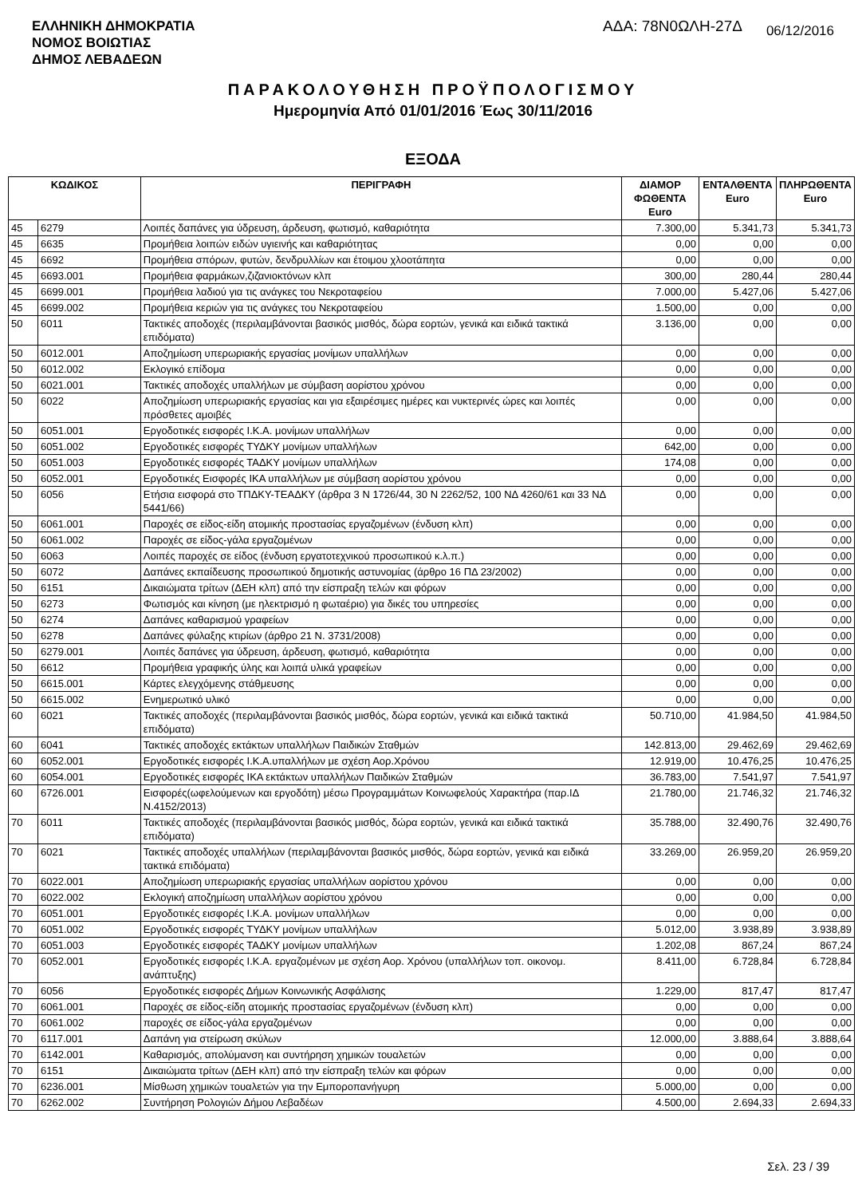ΕΛΛΗΝΙΚΗ ΔΗΜΟΚΡΑΤΙΑ
ΝΟΜΟΣ ΒΟΙΩΤΙΑΣ
ΔΗΜΟΣ ΛΕΒΑΔΕΩΝ
ΑΔΑ: 78Ν0ΩΛΗ-27Δ
06/12/2016
ΠΑΡΑΚΟΛΟΥΘΗΣΗ ΠΡΟΫΠΟΛΟΓΙΣΜΟΥ
Ημερομηνία Από 01/01/2016 Έως 30/11/2016
ΕΞΟΔΑ
| ΚΩΔΙΚΟΣ | | ΠΕΡΙΓΡΑΦΗ | ΔΙΑΜΟΡ ΦΩΘΕΝΤΑ Euro | ΕΝΤΑΛΘΕΝΤΑ Euro | ΠΛΗΡΩΘΕΝΤΑ Euro |
| --- | --- | --- | --- | --- | --- |
| 45 | 6279 | Λοιπές δαπάνες για ύδρευση, άρδευση, φωτισμό, καθαριότητα | 7.300,00 | 5.341,73 | 5.341,73 |
| 45 | 6635 | Προμήθεια λοιπών ειδών υγιεινής και καθαριότητας | 0,00 | 0,00 | 0,00 |
| 45 | 6692 | Προμήθεια σπόρων, φυτών, δενδρυλλίων και έτοιμου χλοοτάπητα | 0,00 | 0,00 | 0,00 |
| 45 | 6693.001 | Προμήθεια φαρμάκων,ζιζανιοκτόνων κλπ | 300,00 | 280,44 | 280,44 |
| 45 | 6699.001 | Προμήθεια λαδιού για τις ανάγκες του Νεκροταφείου | 7.000,00 | 5.427,06 | 5.427,06 |
| 45 | 6699.002 | Προμήθεια κεριών για τις ανάγκες του Νεκροταφείου | 1.500,00 | 0,00 | 0,00 |
| 50 | 6011 | Τακτικές αποδοχές (περιλαμβάνονται βασικός μισθός, δώρα εορτών, γενικά και ειδικά τακτικά επιδόματα) | 3.136,00 | 0,00 | 0,00 |
| 50 | 6012.001 | Αποζημίωση υπερωριακής εργασίας μονίμων υπαλλήλων | 0,00 | 0,00 | 0,00 |
| 50 | 6012.002 | Εκλογικό επίδομα | 0,00 | 0,00 | 0,00 |
| 50 | 6021.001 | Τακτικές αποδοχές υπαλλήλων με σύμβαση αορίστου χρόνου | 0,00 | 0,00 | 0,00 |
| 50 | 6022 | Αποζημίωση υπερωριακής εργασίας και για εξαιρέσιμες ημέρες και νυκτερινές ώρες και λοιπές πρόσθετες αμοιβές | 0,00 | 0,00 | 0,00 |
| 50 | 6051.001 | Εργοδοτικές εισφορές Ι.Κ.Α. μονίμων υπαλλήλων | 0,00 | 0,00 | 0,00 |
| 50 | 6051.002 | Εργοδοτικές εισφορές ΤΥΔΚΥ μονίμων υπαλλήλων | 642,00 | 0,00 | 0,00 |
| 50 | 6051.003 | Εργοδοτικές εισφορές ΤΑΔΚΥ μονίμων υπαλλήλων | 174,08 | 0,00 | 0,00 |
| 50 | 6052.001 | Εργοδοτικές Εισφορές ΙΚΑ υπαλλήλων με σύμβαση αορίστου χρόνου | 0,00 | 0,00 | 0,00 |
| 50 | 6056 | Ετήσια εισφορά στο ΤΠΔΚΥ-ΤΕΑΔΚΥ (άρθρα 3 Ν 1726/44, 30 Ν 2262/52, 100 ΝΔ 4260/61 και 33 ΝΔ 5441/66) | 0,00 | 0,00 | 0,00 |
| 50 | 6061.001 | Παροχές σε είδος-είδη ατομικής προστασίας εργαζομένων (ένδυση κλπ) | 0,00 | 0,00 | 0,00 |
| 50 | 6061.002 | Παροχές σε είδος-γάλα εργαζομένων | 0,00 | 0,00 | 0,00 |
| 50 | 6063 | Λοιπές παροχές σε είδος (ένδυση εργατοτεχνικού προσωπικού κ.λ.π.) | 0,00 | 0,00 | 0,00 |
| 50 | 6072 | Δαπάνες εκπαίδευσης προσωπικού δημοτικής αστυνομίας (άρθρο 16 ΠΔ 23/2002) | 0,00 | 0,00 | 0,00 |
| 50 | 6151 | Δικαιώματα τρίτων (ΔΕΗ κλπ) από την είσπραξη τελών και φόρων | 0,00 | 0,00 | 0,00 |
| 50 | 6273 | Φωτισμός και κίνηση (με ηλεκτρισμό η φωταέριο) για δικές του υπηρεσίες | 0,00 | 0,00 | 0,00 |
| 50 | 6274 | Δαπάνες καθαρισμού γραφείων | 0,00 | 0,00 | 0,00 |
| 50 | 6278 | Δαπάνες φύλαξης κτιρίων (άρθρο 21 Ν. 3731/2008) | 0,00 | 0,00 | 0,00 |
| 50 | 6279.001 | Λοιπές δαπάνες για ύδρευση, άρδευση, φωτισμό, καθαριότητα | 0,00 | 0,00 | 0,00 |
| 50 | 6612 | Προμήθεια γραφικής ύλης και λοιπά υλικά γραφείων | 0,00 | 0,00 | 0,00 |
| 50 | 6615.001 | Κάρτες ελεγχόμενης στάθμευσης | 0,00 | 0,00 | 0,00 |
| 50 | 6615.002 | Ενημερωτικό υλικό | 0,00 | 0,00 | 0,00 |
| 60 | 6021 | Τακτικές αποδοχές (περιλαμβάνονται βασικός μισθός, δώρα εορτών, γενικά και ειδικά τακτικά επιδόματα) | 50.710,00 | 41.984,50 | 41.984,50 |
| 60 | 6041 | Τακτικές αποδοχές εκτάκτων υπαλλήλων Παιδικών Σταθμών | 142.813,00 | 29.462,69 | 29.462,69 |
| 60 | 6052.001 | Εργοδοτικές εισφορές Ι.Κ.Α.υπαλλήλων με σχέση Αορ.Χρόνου | 12.919,00 | 10.476,25 | 10.476,25 |
| 60 | 6054.001 | Εργοδοτικές εισφορές ΙΚΑ εκτάκτων υπαλλήλων Παιδικών Σταθμών | 36.783,00 | 7.541,97 | 7.541,97 |
| 60 | 6726.001 | Εισφορές(ωφελούμενων και εργοδότη) μέσω Προγραμμάτων Κοινωφελούς Χαρακτήρα (παρ.ΙΔ Ν.4152/2013) | 21.780,00 | 21.746,32 | 21.746,32 |
| 70 | 6011 | Τακτικές αποδοχές (περιλαμβάνονται βασικός μισθός, δώρα εορτών, γενικά και ειδικά τακτικά επιδόματα) | 35.788,00 | 32.490,76 | 32.490,76 |
| 70 | 6021 | Τακτικές αποδοχές υπαλλήλων (περιλαμβάνονται βασικός μισθός, δώρα εορτών, γενικά και ειδικά τακτικά επιδόματα) | 33.269,00 | 26.959,20 | 26.959,20 |
| 70 | 6022.001 | Αποζημίωση υπερωριακής εργασίας υπαλλήλων αορίστου χρόνου | 0,00 | 0,00 | 0,00 |
| 70 | 6022.002 | Εκλογική αποζημίωση υπαλλήλων αορίστου χρόνου | 0,00 | 0,00 | 0,00 |
| 70 | 6051.001 | Εργοδοτικές εισφορές Ι.Κ.Α. μονίμων υπαλλήλων | 0,00 | 0,00 | 0,00 |
| 70 | 6051.002 | Εργοδοτικές εισφορές ΤΥΔΚΥ μονίμων υπαλλήλων | 5.012,00 | 3.938,89 | 3.938,89 |
| 70 | 6051.003 | Εργοδοτικές εισφορές ΤΑΔΚΥ μονίμων υπαλλήλων | 1.202,08 | 867,24 | 867,24 |
| 70 | 6052.001 | Εργοδοτικές εισφορές Ι.Κ.Α. εργαζομένων με σχέση Αορ. Χρόνου (υπαλλήλων τοπ. οικονομ. ανάπτυξης) | 8.411,00 | 6.728,84 | 6.728,84 |
| 70 | 6056 | Εργοδοτικές εισφορές Δήμων Κοινωνικής Ασφάλισης | 1.229,00 | 817,47 | 817,47 |
| 70 | 6061.001 | Παροχές σε είδος-είδη ατομικής προστασίας εργαζομένων (ένδυση κλπ) | 0,00 | 0,00 | 0,00 |
| 70 | 6061.002 | παροχές σε είδος-γάλα εργαζομένων | 0,00 | 0,00 | 0,00 |
| 70 | 6117.001 | Δαπάνη για στείρωση σκύλων | 12.000,00 | 3.888,64 | 3.888,64 |
| 70 | 6142.001 | Καθαρισμός, απολύμανση και συντήρηση χημικών τουαλετών | 0,00 | 0,00 | 0,00 |
| 70 | 6151 | Δικαιώματα τρίτων (ΔΕΗ κλπ) από την είσπραξη τελών και φόρων | 0,00 | 0,00 | 0,00 |
| 70 | 6236.001 | Μίσθωση χημικών τουαλετών για την Εμποροπανήγυρη | 5.000,00 | 0,00 | 0,00 |
| 70 | 6262.002 | Συντήρηση Ρολογιών Δήμου Λεβαδέων | 4.500,00 | 2.694,33 | 2.694,33 |
Σελ. 23 / 39